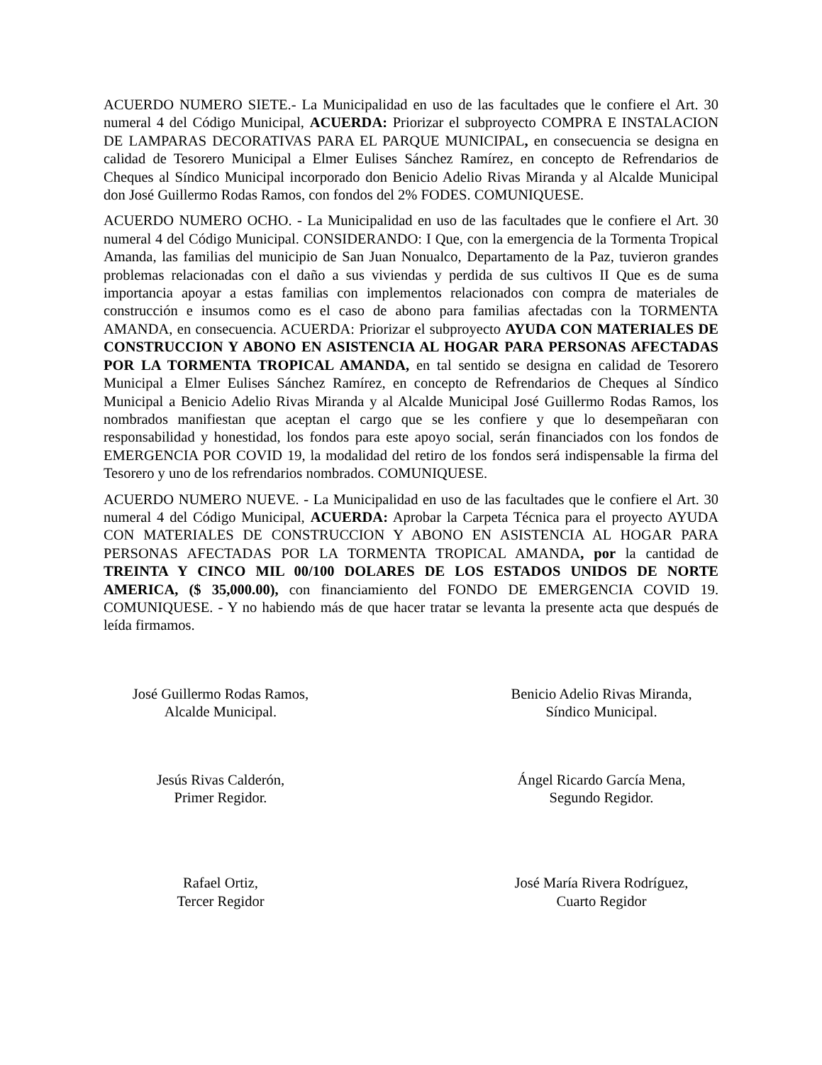ACUERDO NUMERO SIETE.- La Municipalidad en uso de las facultades que le confiere el Art. 30 numeral 4 del Código Municipal, ACUERDA: Priorizar el subproyecto COMPRA E INSTALACION DE LAMPARAS DECORATIVAS PARA EL PARQUE MUNICIPAL, en consecuencia se designa en calidad de Tesorero Municipal a Elmer Eulises Sánchez Ramírez, en concepto de Refrendarios de Cheques al Síndico Municipal incorporado don Benicio Adelio Rivas Miranda y al Alcalde Municipal don José Guillermo Rodas Ramos, con fondos del 2% FODES. COMUNIQUESE.
ACUERDO NUMERO OCHO. - La Municipalidad en uso de las facultades que le confiere el Art. 30 numeral 4 del Código Municipal. CONSIDERANDO: I Que, con la emergencia de la Tormenta Tropical Amanda, las familias del municipio de San Juan Nonualco, Departamento de la Paz, tuvieron grandes problemas relacionadas con el daño a sus viviendas y perdida de sus cultivos II Que es de suma importancia apoyar a estas familias con implementos relacionados con compra de materiales de construcción e insumos como es el caso de abono para familias afectadas con la TORMENTA AMANDA, en consecuencia. ACUERDA: Priorizar el subproyecto AYUDA CON MATERIALES DE CONSTRUCCION Y ABONO EN ASISTENCIA AL HOGAR PARA PERSONAS AFECTADAS POR LA TORMENTA TROPICAL AMANDA, en tal sentido se designa en calidad de Tesorero Municipal a Elmer Eulises Sánchez Ramírez, en concepto de Refrendarios de Cheques al Síndico Municipal a Benicio Adelio Rivas Miranda y al Alcalde Municipal José Guillermo Rodas Ramos, los nombrados manifiestan que aceptan el cargo que se les confiere y que lo desempeñaran con responsabilidad y honestidad, los fondos para este apoyo social, serán financiados con los fondos de EMERGENCIA POR COVID 19, la modalidad del retiro de los fondos será indispensable la firma del Tesorero y uno de los refrendarios nombrados. COMUNIQUESE.
ACUERDO NUMERO NUEVE. - La Municipalidad en uso de las facultades que le confiere el Art. 30 numeral 4 del Código Municipal, ACUERDA: Aprobar la Carpeta Técnica para el proyecto AYUDA CON MATERIALES DE CONSTRUCCION Y ABONO EN ASISTENCIA AL HOGAR PARA PERSONAS AFECTADAS POR LA TORMENTA TROPICAL AMANDA, por la cantidad de TREINTA Y CINCO MIL 00/100 DOLARES DE LOS ESTADOS UNIDOS DE NORTE AMERICA, ($ 35,000.00), con financiamiento del FONDO DE EMERGENCIA COVID 19. COMUNIQUESE. - Y no habiendo más de que hacer tratar se levanta la presente acta que después de leída firmamos.
José Guillermo Rodas Ramos,
Alcalde Municipal.
Benicio Adelio Rivas Miranda,
Síndico Municipal.
Jesús Rivas Calderón,
Primer Regidor.
Ángel Ricardo García Mena,
Segundo Regidor.
Rafael Ortiz,
Tercer Regidor
José María Rivera Rodríguez,
Cuarto Regidor